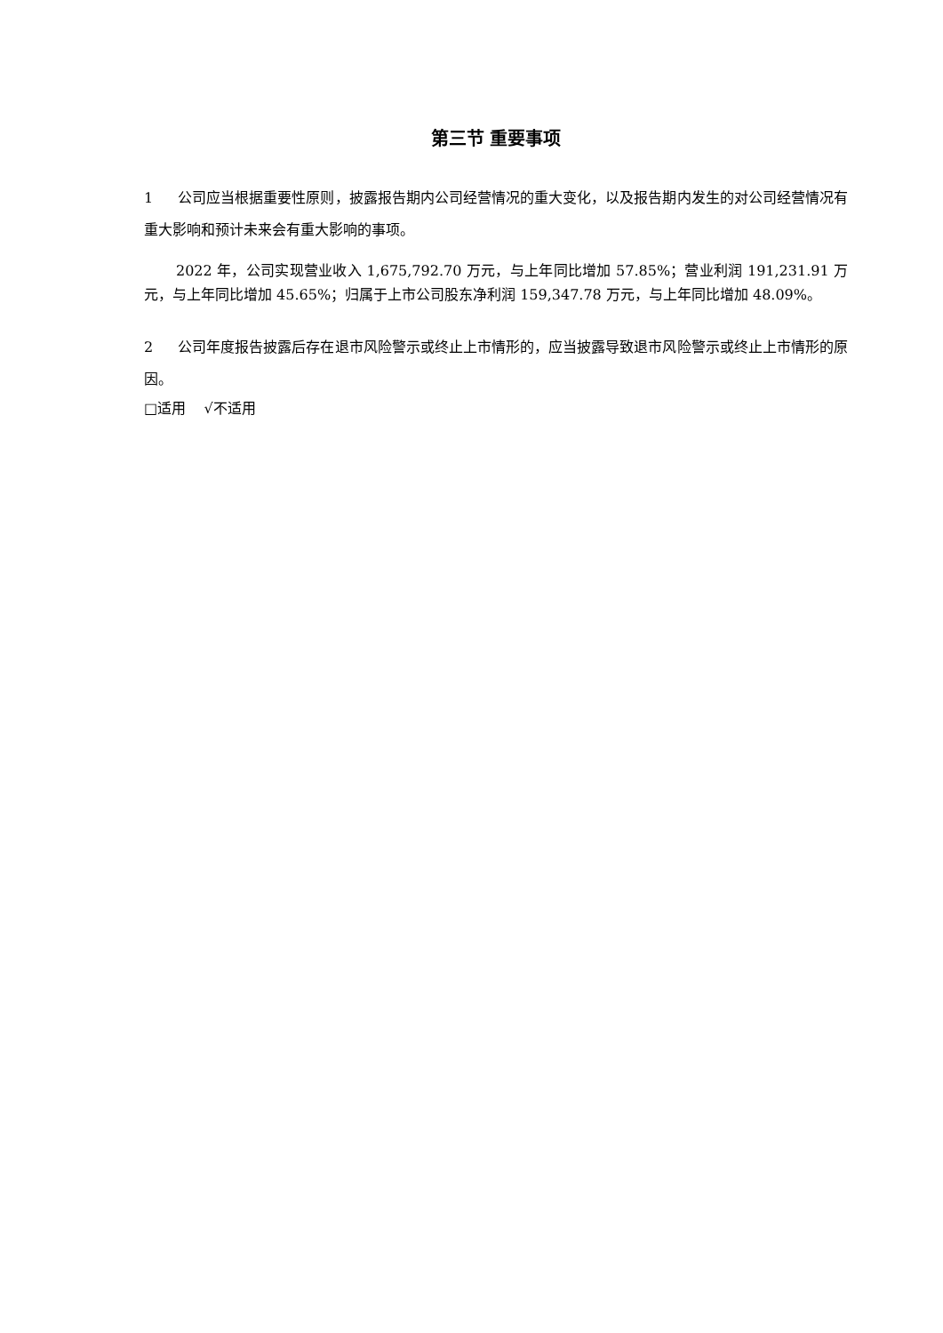第三节 重要事项
1 公司应当根据重要性原则，披露报告期内公司经营情况的重大变化，以及报告期内发生的对公司经营情况有重大影响和预计未来会有重大影响的事项。
2022 年，公司实现营业收入 1,675,792.70 万元，与上年同比增加 57.85%；营业利润 191,231.91 万元，与上年同比增加 45.65%；归属于上市公司股东净利润 159,347.78 万元，与上年同比增加 48.09%。
2 公司年度报告披露后存在退市风险警示或终止上市情形的，应当披露导致退市风险警示或终止上市情形的原因。
□适用 √不适用